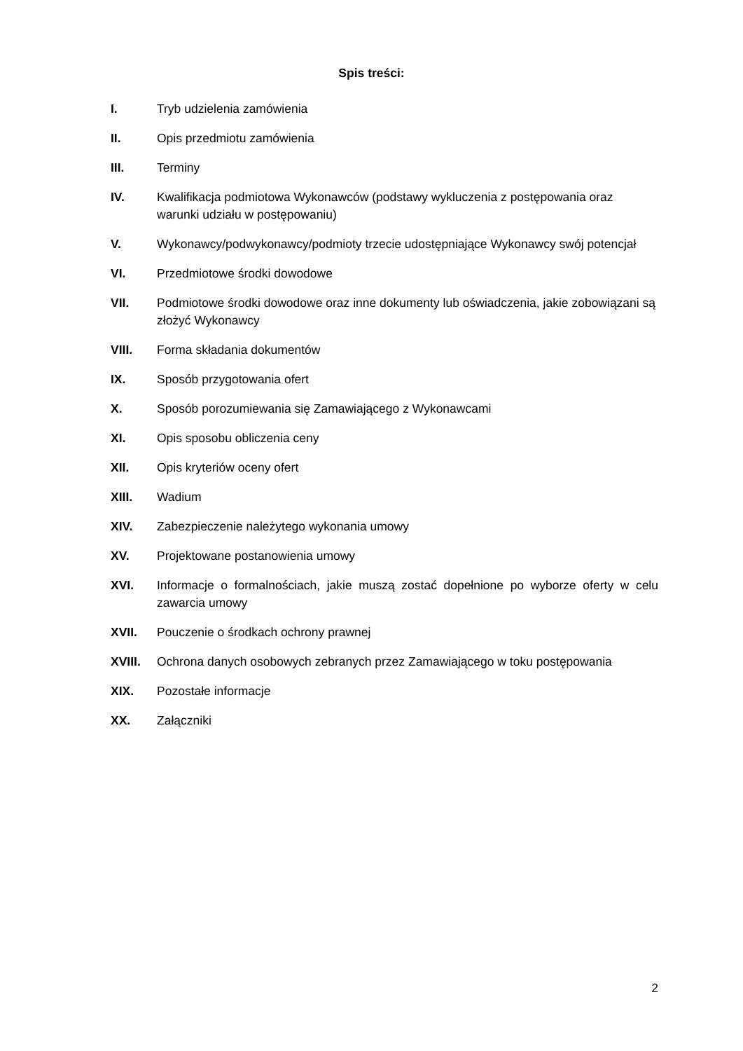Spis treści:
I. Tryb udzielenia zamówienia
II. Opis przedmiotu zamówienia
III. Terminy
IV. Kwalifikacja podmiotowa Wykonawców (podstawy wykluczenia z postępowania oraz warunki udziału w postępowaniu)
V. Wykonawcy/podwykonawcy/podmioty trzecie udostępniające Wykonawcy swój potencjał
VI. Przedmiotowe środki dowodowe
VII. Podmiotowe środki dowodowe oraz inne dokumenty lub oświadczenia, jakie zobowiązani są złożyć Wykonawcy
VIII. Forma składania dokumentów
IX. Sposób przygotowania ofert
X. Sposób porozumiewania się Zamawiającego z Wykonawcami
XI. Opis sposobu obliczenia ceny
XII. Opis kryteriów oceny ofert
XIII. Wadium
XIV. Zabezpieczenie należytego wykonania umowy
XV. Projektowane postanowienia umowy
XVI. Informacje o formalnościach, jakie muszą zostać dopełnione po wyborze oferty w celu zawarcia umowy
XVII. Pouczenie o środkach ochrony prawnej
XVIII. Ochrona danych osobowych zebranych przez Zamawiającego w toku postępowania
XIX. Pozostałe informacje
XX. Załączniki
2